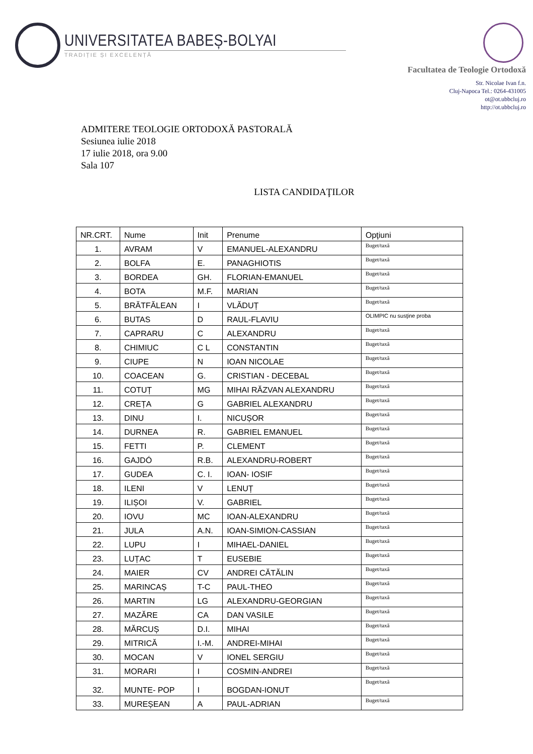UNIVERSITATEA BABEȘ-BOLYAI
TRADIȚIE ȘI EXCELENȚĂ
Facultatea de Teologie Ortodoxă
Str. Nicolae Ivan f.n.
Cluj-Napoca Tel.: 0264-431005
ot@ot.ubbcluj.ro
http://ot.ubbcluj.ro
ADMITERE TEOLOGIE ORTODOXĂ PASTORALĂ
Sesiunea iulie 2018
17 iulie 2018, ora 9.00
Sala 107
LISTA CANDIDAŢILOR
| NR.CRT. | Nume | Init | Prenume | Opţiuni |
| --- | --- | --- | --- | --- |
| 1. | AVRAM | V | EMANUEL-ALEXANDRU | Buget/taxă |
| 2. | BOLFA | E. | PANAGHIOTIS | Buget/taxă |
| 3. | BORDEA | GH. | FLORIAN-EMANUEL | Buget/taxă |
| 4. | BOTA | M.F. | MARIAN | Buget/taxă |
| 5. | BRĂTFĂLEAN | I | VLĂDUȚ | Buget/taxă |
| 6. | BUTAS | D | RAUL-FLAVIU | OLIMPIC nu susţine proba |
| 7. | CAPRARU | C | ALEXANDRU | Buget/taxă |
| 8. | CHIMIUC | C L | CONSTANTIN | Buget/taxă |
| 9. | CIUPE | N | IOAN NICOLAE | Buget/taxă |
| 10. | COACEAN | G. | CRISTIAN - DECEBAL | Buget/taxă |
| 11. | COTUȚ | MG | MIHAI RĂZVAN ALEXANDRU | Buget/taxă |
| 12. | CREȚA | G | GABRIEL ALEXANDRU | Buget/taxă |
| 13. | DINU | I. | NICUȘOR | Buget/taxă |
| 14. | DURNEA | R. | GABRIEL EMANUEL | Buget/taxă |
| 15. | FETTI | P. | CLEMENT | Buget/taxă |
| 16. | GAJDÓ | R.B. | ALEXANDRU-ROBERT | Buget/taxă |
| 17. | GUDEA | C. I. | IOAN- IOSIF | Buget/taxă |
| 18. | ILENI | V | LENUȚ | Buget/taxă |
| 19. | ILIȘOI | V. | GABRIEL | Buget/taxă |
| 20. | IOVU | MC | IOAN-ALEXANDRU | Buget/taxă |
| 21. | JULA | A.N. | IOAN-SIMION-CASSIAN | Buget/taxă |
| 22. | LUPU | I | MIHAEL-DANIEL | Buget/taxă |
| 23. | LUȚAC | T | EUSEBIE | Buget/taxă |
| 24. | MAIER | CV | ANDREI CĂTĂLIN | Buget/taxă |
| 25. | MARINCAȘ | T-C | PAUL-THEO | Buget/taxă |
| 26. | MARTIN | LG | ALEXANDRU-GEORGIAN | Buget/taxă |
| 27. | MAZĂRE | CA | DAN VASILE | Buget/taxă |
| 28. | MĂRCUȘ | D.I. | MIHAI | Buget/taxă |
| 29. | MITRICĂ | I.-M. | ANDREI-MIHAI | Buget/taxă |
| 30. | MOCAN | V | IONEL SERGIU | Buget/taxă |
| 31. | MORARI | I | COSMIN-ANDREI | Buget/taxă |
| 32. | MUNTE- POP | I | BOGDAN-IONUT | Buget/taxă |
| 33. | MUREȘEAN | A | PAUL-ADRIAN | Buget/taxă |